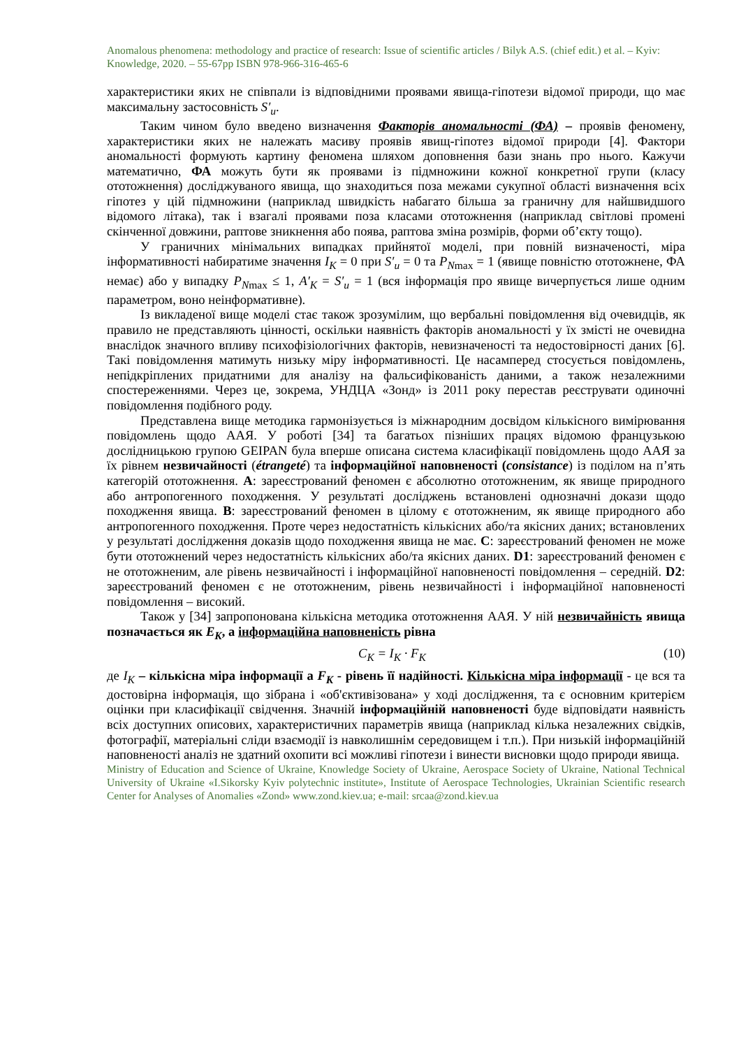Anomalous phenomena: methodology and practice of research: Issue of scientific articles / Bilyk A.S. (chief edit.) et al. – Kyiv: Knowledge, 2020. – 55-67pp ISBN 978-966-316-465-6
характеристики яких не співпали із відповідними проявами явища-гіпотези відомої природи, що має максимальну застосовність S′<sub>u</sub>.
Таким чином було введено визначення Факторів аномальності (ФА) – проявів феномену, характеристики яких не належать масиву проявів явищ-гіпотез відомої природи [4]. Фактори аномальності формують картину феномена шляхом доповнення бази знань про нього. Кажучи математично, ФА можуть бути як проявами із підмножини кожної конкретної групи (класу ототожнення) досліджуваного явища, що знаходиться поза межами сукупної області визначення всіх гіпотез у цій підмножини (наприклад швидкість набагато більша за граничну для найшвидшого відомого літака), так і взагалі проявами поза класами ототожнення (наприклад світлові промені скінченної довжини, раптове зникнення або поява, раптова зміна розмірів, форми об’єкту тощо).
У граничних мінімальних випадках прийнятої моделі, при повній визначеності, міра інформативності набиратиме значення I<sub>K</sub> = 0 при S′<sub>u</sub> = 0 та P<sub>N</sub><sub>max</sub> = 1 (явище повністю ототожнене, ФА немає) або у випадку P<sub>N</sub><sub>max</sub> ≤ 1, A′<sub>K</sub> = S′<sub>u</sub> = 1 (вся інформація про явище вичерпується лише одним параметром, воно неінформативне).
Із викладеної вище моделі стає також зрозумілим, що вербальні повідомлення від очевидців, як правило не представляють цінності, оскільки наявність факторів аномальності у їх змісті не очевидна внаслідок значного впливу психофізіологічних факторів, невизначеності та недостовірності даних [6]. Такі повідомлення матимуть низьку міру інформативності. Це насамперед стосується повідомлень, непідкріплених придатними для аналізу на фальсифікованість даними, а також незалежними спостереженнями. Через це, зокрема, УНДЦА «Зонд» із 2011 року перестав реєструвати одиночні повідомлення подібного роду.
Представлена вище методика гармонізується із міжнародним досвідом кількісного вимірювання повідомлень щодо ААЯ. У роботі [34] та багатьох пізніших працях відомою французькою дослідницькою групою GEIPAN була вперше описана система класифікації повідомлень щодо ААЯ за їх рівнем незвичайності (étrangeté) та інформаційної наповненості (consistance) із поділом на п’ять категорій ототожнення. A: зареєстрований феномен є абсолютно ототожненим, як явище природного або антропогенного походження. У результаті досліджень встановлені однозначні докази щодо походження явища. B: зареєстрований феномен в цілому є ототожненим, як явище природного або антропогенного походження. Проте через недостатність кількісних або/та якісних даних; встановлених у результаті дослідження доказів щодо походження явища не має. C: зареєстрований феномен не може бути ототожнений через недостатність кількісних або/та якісних даних. D1: зареєстрований феномен є не ототожненим, але рівень незвичайності і інформаційної наповненості повідомлення – середній. D2: зареєстрований феномен є не ототожненим, рівень незвичайності і інформаційної наповненості повідомлення – високий.
Також у [34] запропонована кількісна методика ототожнення ААЯ. У ній незвичайність явища позначається як E<sub>K</sub>, а інформаційна наповненість рівна
C<sub>K</sub> = I<sub>K</sub> · F<sub>K</sub> (10)
де I<sub>K</sub> – кількісна міра інформації а F<sub>K</sub> - рівень її надійності. Кількісна міра інформації - це вся та достовірна інформація, що зібрана і «об'єктивізована» у ході дослідження, та є основним критерієм оцінки при класифікації свідчення. Значній інформаційній наповненості буде відповідати наявність всіх доступних описових, характеристичних параметрів явища (наприклад кілька незалежних свідків, фотографії, матеріальні сліди взаємодії із навколишнім середовищем і т.п.). При низькій інформаційній наповненості аналіз не здатний охопити всі можливі гіпотези і винести висновки щодо природи явища.
Ministry of Education and Science of Ukraine, Knowledge Society of Ukraine, Aerospace Society of Ukraine, National Technical University of Ukraine «I.Sikorsky Kyiv polytechnic institute», Institute of Aerospace Technologies, Ukrainian Scientific research Center for Analyses of Anomalies «Zond» www.zond.kiev.ua; e-mail: srcaa@zond.kiev.ua